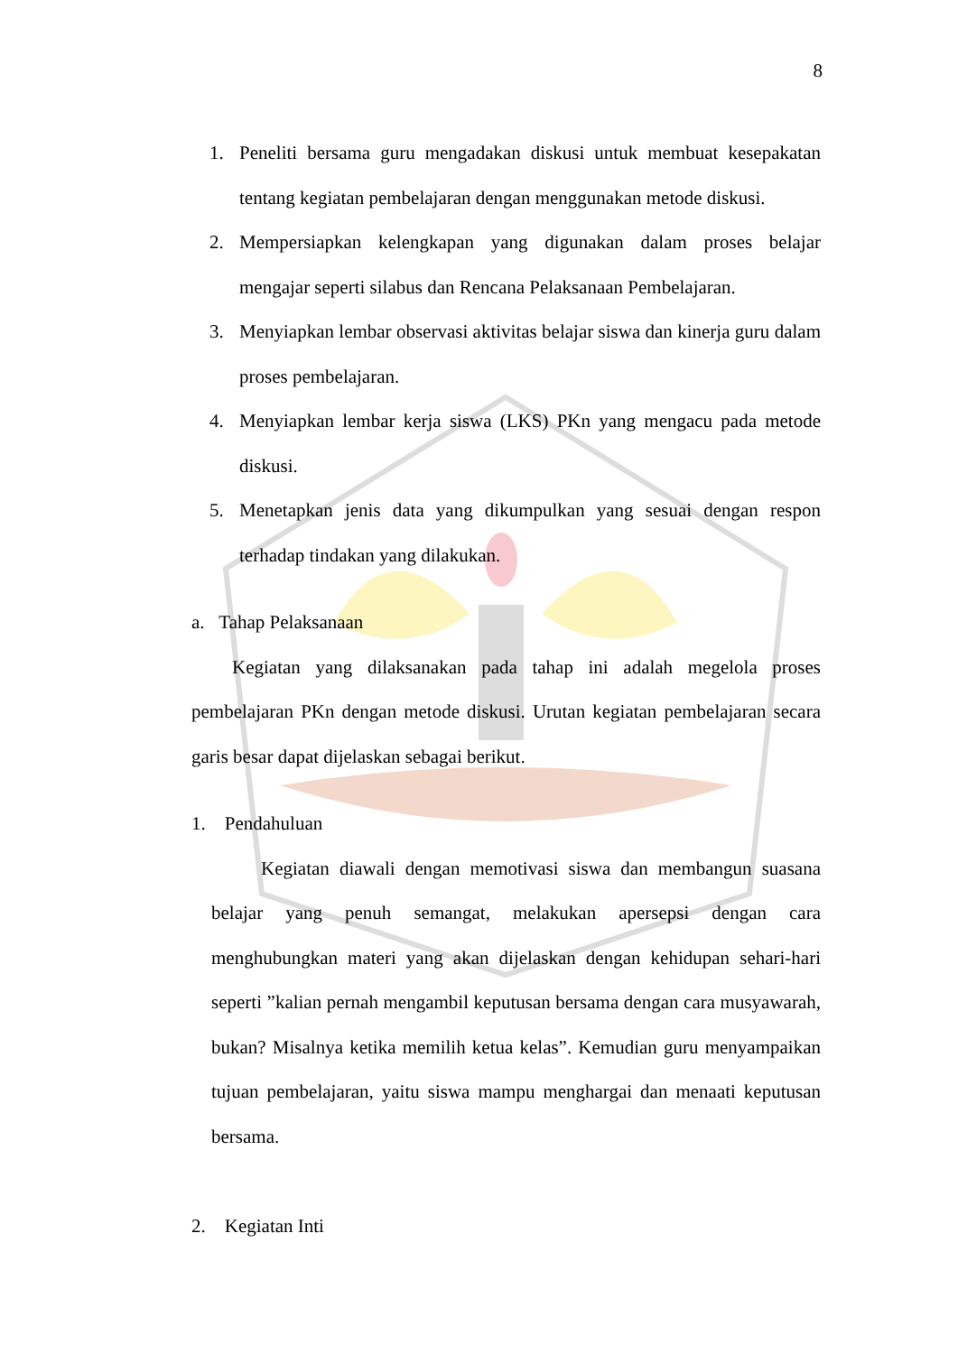8
1. Peneliti bersama guru mengadakan diskusi untuk membuat kesepakatan tentang kegiatan pembelajaran dengan menggunakan metode diskusi.
2. Mempersiapkan kelengkapan yang digunakan dalam proses belajar mengajar seperti silabus dan Rencana Pelaksanaan Pembelajaran.
3. Menyiapkan lembar observasi aktivitas belajar siswa dan kinerja guru dalam proses pembelajaran.
4. Menyiapkan lembar kerja siswa (LKS) PKn yang mengacu pada metode diskusi.
5. Menetapkan jenis data yang dikumpulkan yang sesuai dengan respon terhadap tindakan yang dilakukan.
a. Tahap Pelaksanaan
Kegiatan yang dilaksanakan pada tahap ini adalah megelola proses pembelajaran PKn dengan metode diskusi. Urutan kegiatan pembelajaran secara garis besar dapat dijelaskan sebagai berikut.
1. Pendahuluan
Kegiatan diawali dengan memotivasi siswa dan membangun suasana belajar yang penuh semangat, melakukan apersepsi dengan cara menghubungkan materi yang akan dijelaskan dengan kehidupan sehari-hari seperti ”kalian pernah mengambil keputusan bersama dengan cara musyawarah, bukan? Misalnya ketika memilih ketua kelas”. Kemudian guru menyampaikan tujuan pembelajaran, yaitu siswa mampu menghargai dan menaati keputusan bersama.
2. Kegiatan Inti